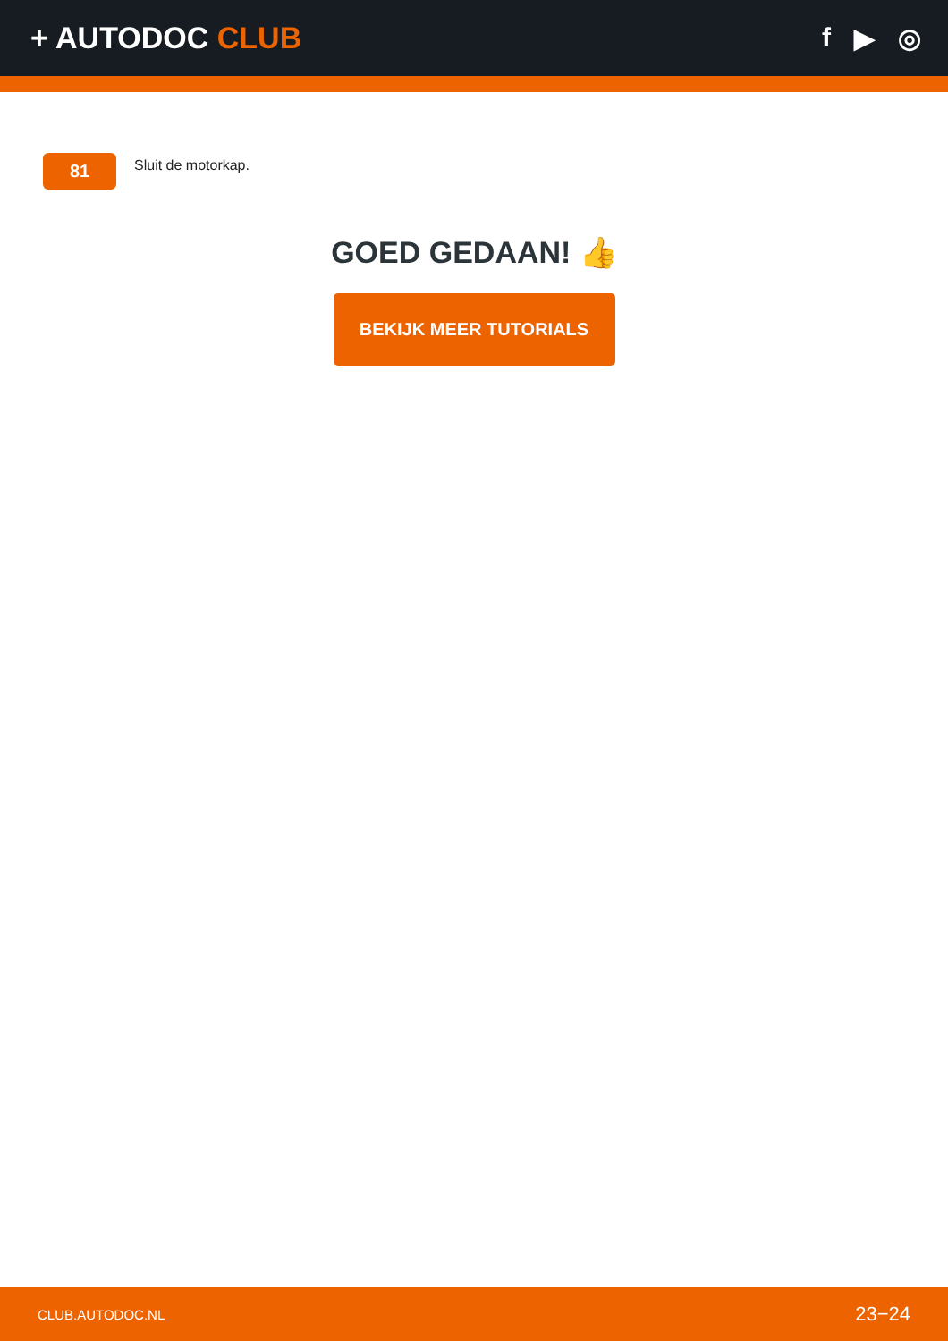+ AUTODOC CLUB f ▶ ◎
81
Sluit de motorkap.
GOED GEDAAN! 👍
BEKIJK MEER TUTORIALS
CLUB.AUTODOC.NL 23−24